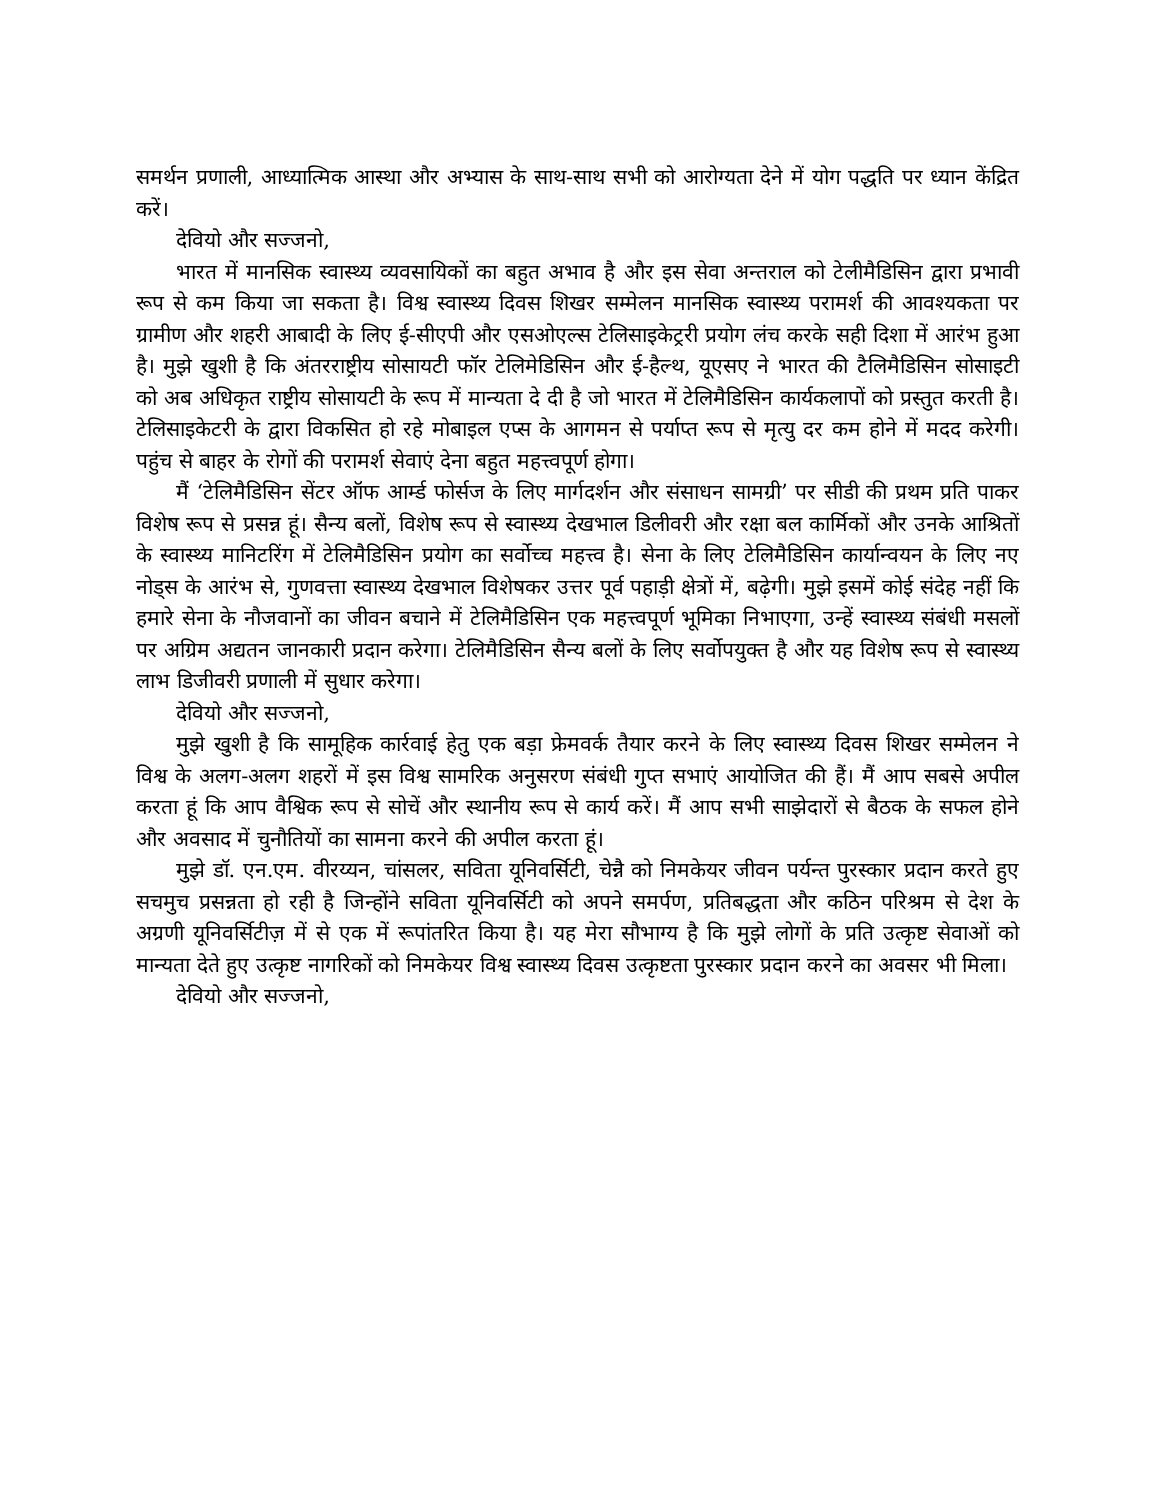समर्थन प्रणाली, आध्यात्मिक आस्था और अभ्यास के साथ-साथ सभी को आरोग्यता देने में योग पद्धति पर ध्यान केंद्रित करें।
देवियो और सज्जनो,
भारत में मानसिक स्वास्थ्य व्यवसायिकों का बहुत अभाव है और इस सेवा अन्तराल को टेलीमैडिसिन द्वारा प्रभावी रूप से कम किया जा सकता है। विश्व स्वास्थ्य दिवस शिखर सम्मेलन मानसिक स्वास्थ्य परामर्श की आवश्यकता पर ग्रामीण और शहरी आबादी के लिए ई-सीएपी और एसओएल्स टेलिसाइकेट्ररी प्रयोग लंच करके सही दिशा में आरंभ हुआ है। मुझे खुशी है कि अंतरराष्ट्रीय सोसायटी फॉर टेलिमेडिसिन और ई-हैल्थ, यूएसए ने भारत की टैलिमैडिसिन सोसाइटी को अब अधिकृत राष्ट्रीय सोसायटी के रूप में मान्यता दे दी है जो भारत में टेलिमैडिसिन कार्यकलापों को प्रस्तुत करती है। टेलिसाइकेटरी के द्वारा विकसित हो रहे मोबाइल एप्स के आगमन से पर्याप्त रूप से मृत्यु दर कम होने में मदद करेगी। पहुंच से बाहर के रोगों की परामर्श सेवाएं देना बहुत महत्त्वपूर्ण होगा।
मैं ‘टेलिमैडिसिन सेंटर ऑफ आर्म्ड फोर्सज के लिए मार्गदर्शन और संसाधन सामग्री’ पर सीडी की प्रथम प्रति पाकर विशेष रूप से प्रसन्न हूं। सैन्य बलों, विशेष रूप से स्वास्थ्य देखभाल डिलीवरी और रक्षा बल कार्मिकों और उनके आश्रितों के स्वास्थ्य मानिटरिंग में टेलिमैडिसिन प्रयोग का सर्वोच्च महत्त्व है। सेना के लिए टेलिमैडिसिन कार्यान्वयन के लिए नए नोड्स के आरंभ से, गुणवत्ता स्वास्थ्य देखभाल विशेषकर उत्तर पूर्व पहाड़ी क्षेत्रों में, बढ़ेगी। मुझे इसमें कोई संदेह नहीं कि हमारे सेना के नौजवानों का जीवन बचाने में टेलिमैडिसिन एक महत्त्वपूर्ण भूमिका निभाएगा, उन्हें स्वास्थ्य संबंधी मसलों पर अग्रिम अद्यतन जानकारी प्रदान करेगा। टेलिमैडिसिन सैन्य बलों के लिए सर्वोपयुक्त है और यह विशेष रूप से स्वास्थ्य लाभ डिजीवरी प्रणाली में सुधार करेगा।
देवियो और सज्जनो,
मुझे खुशी है कि सामूहिक कार्रवाई हेतु एक बड़ा फ्रेमवर्क तैयार करने के लिए स्वास्थ्य दिवस शिखर सम्मेलन ने विश्व के अलग-अलग शहरों में इस विश्व सामरिक अनुसरण संबंधी गुप्त सभाएं आयोजित की हैं। मैं आप सबसे अपील करता हूं कि आप वैश्विक रूप से सोचें और स्थानीय रूप से कार्य करें। मैं आप सभी साझेदारों से बैठक के सफल होने और अवसाद में चुनौतियों का सामना करने की अपील करता हूं।
मुझे डॉ. एन.एम. वीरय्यन, चांसलर, सविता यूनिवर्सिटी, चेन्नै को निमकेयर जीवन पर्यन्त पुरस्कार प्रदान करते हुए सचमुच प्रसन्नता हो रही है जिन्होंने सविता यूनिवर्सिटी को अपने समर्पण, प्रतिबद्धता और कठिन परिश्रम से देश के अग्रणी यूनिवर्सिटीज़ में से एक में रूपांतरित किया है। यह मेरा सौभाग्य है कि मुझे लोगों के प्रति उत्कृष्ट सेवाओं को मान्यता देते हुए उत्कृष्ट नागरिकों को निमकेयर विश्व स्वास्थ्य दिवस उत्कृष्टता पुरस्कार प्रदान करने का अवसर भी मिला।
देवियो और सज्जनो,